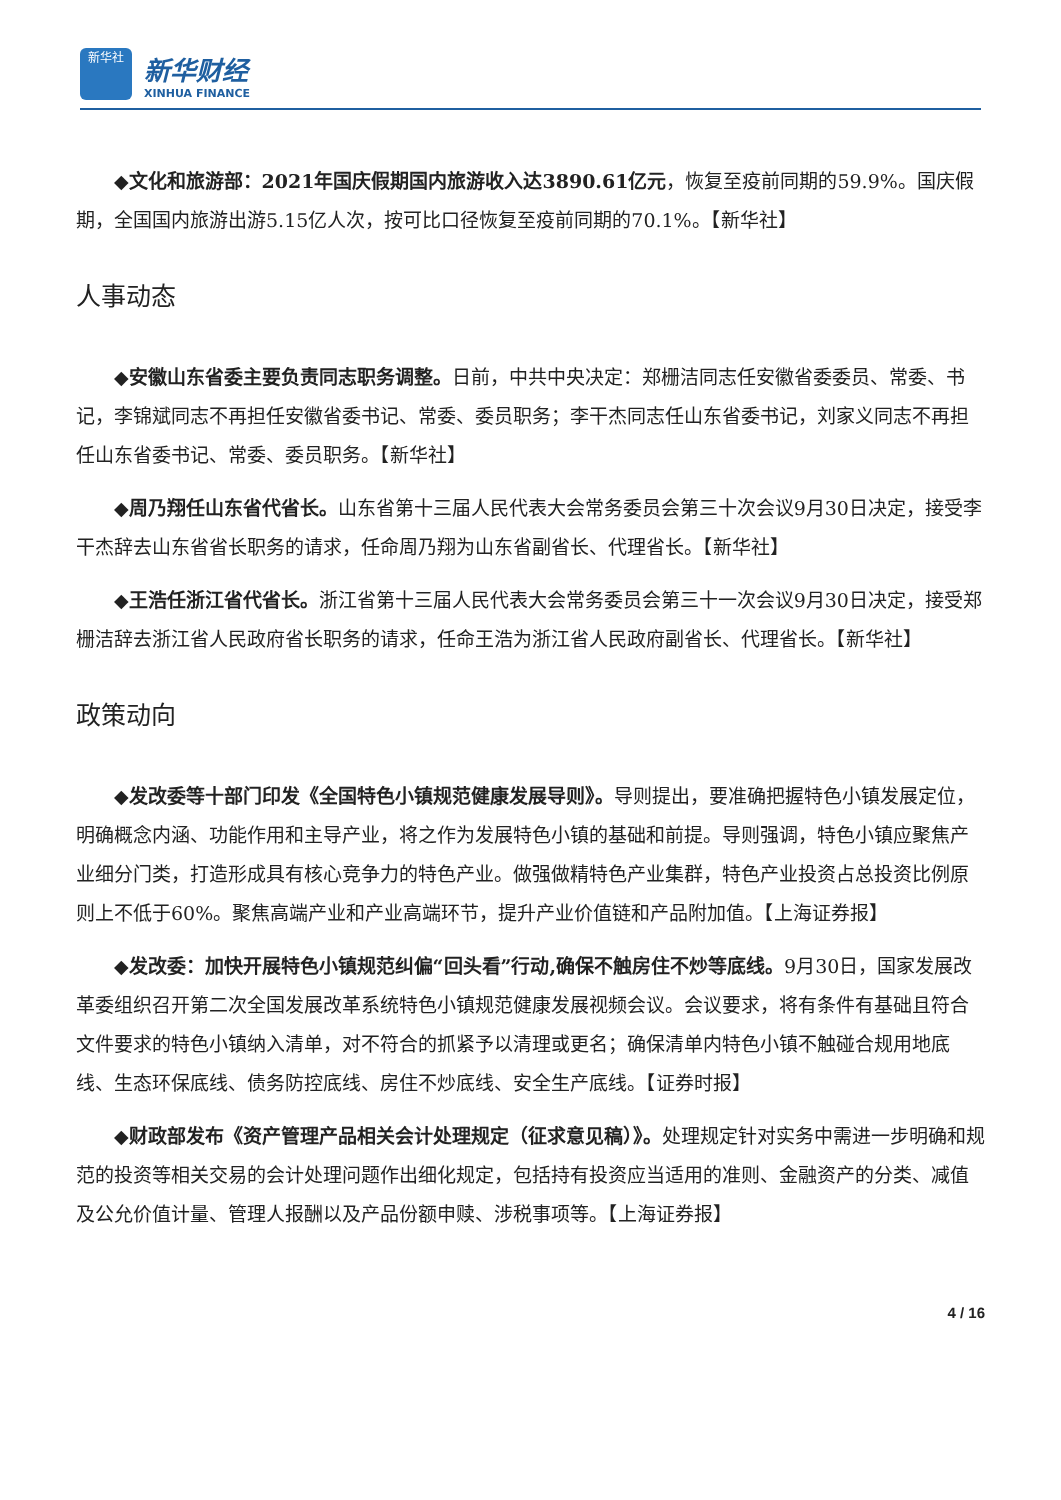新华社
新华财经
XINHUA FINANCE
◆文化和旅游部：2021年国庆假期国内旅游收入达3890.61亿元，恢复至疫前同期的59.9%。国庆假期，全国国内旅游出游5.15亿人次，按可比口径恢复至疫前同期的70.1%。【新华社】
人事动态
◆安徽山东省委主要负责同志职务调整。日前，中共中央决定：郑栅洁同志任安徽省委委员、常委、书记，李锦斌同志不再担任安徽省委书记、常委、委员职务；李干杰同志任山东省委书记，刘家义同志不再担任山东省委书记、常委、委员职务。【新华社】
◆周乃翔任山东省代省长。山东省第十三届人民代表大会常务委员会第三十次会议9月30日决定，接受李干杰辞去山东省省长职务的请求，任命周乃翔为山东省副省长、代理省长。【新华社】
◆王浩任浙江省代省长。浙江省第十三届人民代表大会常务委员会第三十一次会议9月30日决定，接受郑栅洁辞去浙江省人民政府省长职务的请求，任命王浩为浙江省人民政府副省长、代理省长。【新华社】
政策动向
◆发改委等十部门印发《全国特色小镇规范健康发展导则》。导则提出，要准确把握特色小镇发展定位，明确概念内涵、功能作用和主导产业，将之作为发展特色小镇的基础和前提。导则强调，特色小镇应聚焦产业细分门类，打造形成具有核心竞争力的特色产业。做强做精特色产业集群，特色产业投资占总投资比例原则上不低于60%。聚焦高端产业和产业高端环节，提升产业价值链和产品附加值。【上海证券报】
◆发改委：加快开展特色小镇规范纠偏“回头看”行动,确保不触房住不炒等底线。9月30日，国家发展改革委组织召开第二次全国发展改革系统特色小镇规范健康发展视频会议。会议要求，将有条件有基础且符合文件要求的特色小镇纳入清单，对不符合的抓紧予以清理或更名；确保清单内特色小镇不触碰合规用地底线、生态环保底线、债务防控底线、房住不炒底线、安全生产底线。【证券时报】
◆财政部发布《资产管理产品相关会计处理规定（征求意见稿）》。处理规定针对实务中需进一步明确和规范的投资等相关交易的会计处理问题作出细化规定，包括持有投资应当适用的准则、金融资产的分类、减值及公允价值计量、管理人报酬以及产品份额申赎、涉税事项等。【上海证券报】
4 / 16